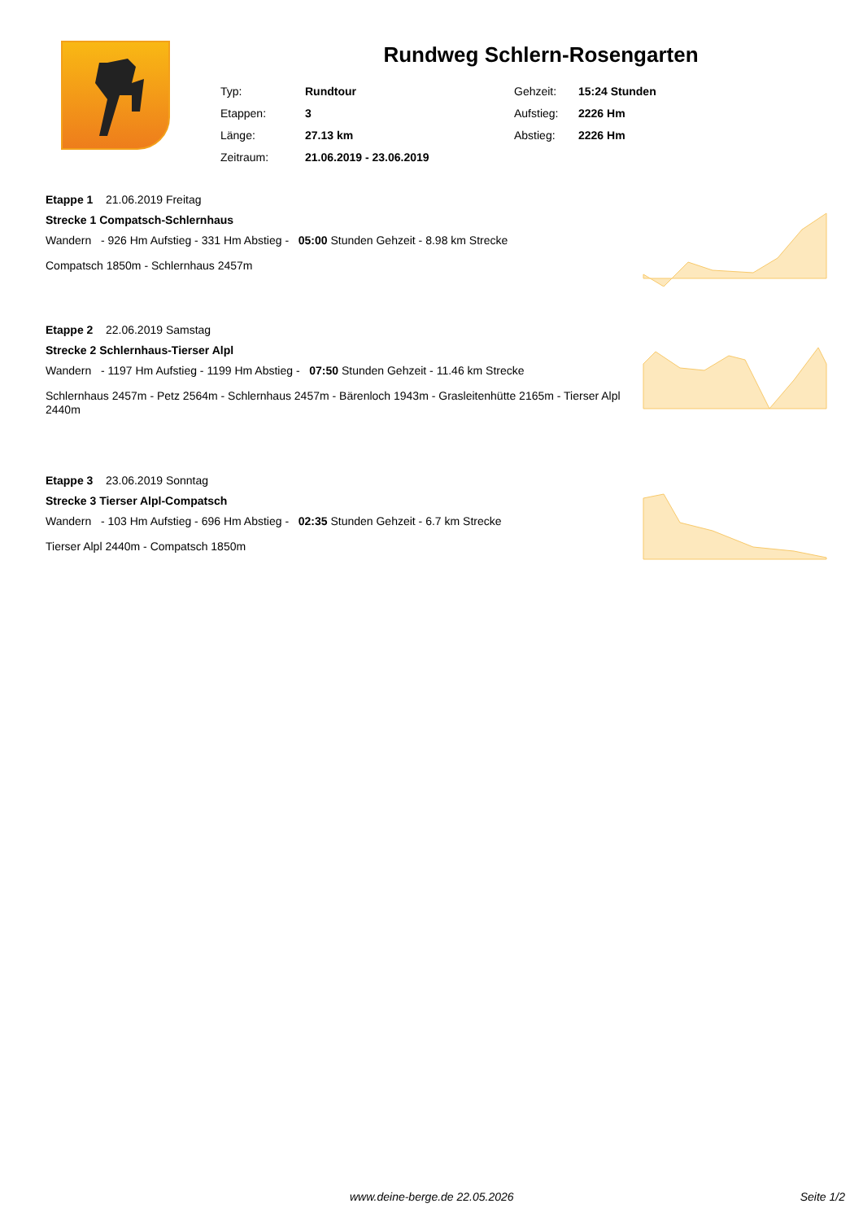Rundweg Schlern-Rosengarten
| Typ: | Rundtour | Gehzeit: | 15:24 Stunden |
| Etappen: | 3 | Aufstieg: | 2226 Hm |
| Länge: | 27.13 km | Abstieg: | 2226 Hm |
| Zeitraum: | 21.06.2019 - 23.06.2019 | | |
Etappe 1 21.06.2019 Freitag
Strecke 1 Compatsch-Schlernhaus
Wandern - 926 Hm Aufstieg - 331 Hm Abstieg - 05:00 Stunden Gehzeit - 8.98 km Strecke
Compatsch 1850m - Schlernhaus 2457m
Etappe 2 22.06.2019 Samstag
Strecke 2 Schlernhaus-Tierser Alpl
Wandern - 1197 Hm Aufstieg - 1199 Hm Abstieg - 07:50 Stunden Gehzeit - 11.46 km Strecke
Schlernhaus 2457m - Petz 2564m - Schlernhaus 2457m - Bärenloch 1943m - Grasleitenhütte 2165m - Tierser Alpl 2440m
Etappe 3 23.06.2019 Sonntag
Strecke 3 Tierser Alpl-Compatsch
Wandern - 103 Hm Aufstieg - 696 Hm Abstieg - 02:35 Stunden Gehzeit - 6.7 km Strecke
Tierser Alpl 2440m - Compatsch 1850m
www.deine-berge.de 22.05.2026 Seite 1/2